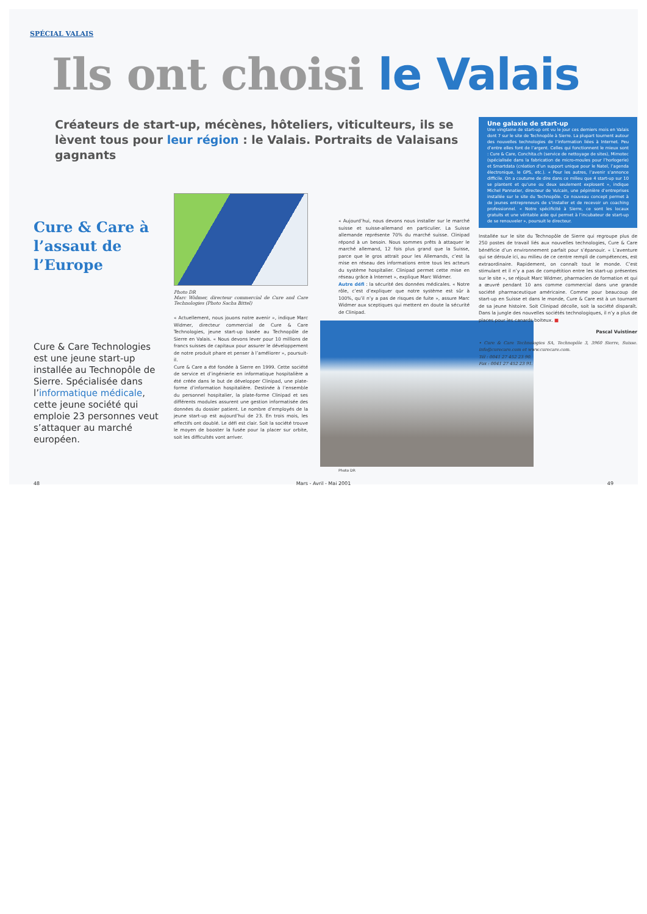SPÉCIAL VALAIS
Ils ont choisi le Valais
Créateurs de start-up, mécènes, hôteliers, viticulteurs, ils se lèvent tous pour leur région : le Valais. Portraits de Valaisans gagnants
Cure & Care à l’assaut de l’Europe
Cure & Care Technologies est une jeune start-up installée au Technopôle de Sierre. Spécialisée dans l’informatique médicale, cette jeune société qui emploie 23 personnes veut s’attaquer au marché européen.
Photo DR
Marc Widmer, directeur commercial de Cure and Care Technologies (Photo Sacha Bittel)
« Actuellement, nous jouons notre avenir », indique Marc Widmer, directeur commercial de Cure & Care Technologies, jeune start-up basée au Technopôle de Sierre en Valais. « Nous devons lever pour 10 millions de francs suisses de capitaux pour assurer le développement de notre produit phare et penser à l’améliorer », poursuit-il.
Cure & Care a été fondée à Sierre en 1999. Cette société de service et d’ingénierie en informatique hospitalière a été créée dans le but de développer Clinipad, une plate-forme d’information hospitalière. Destinée à l’ensemble du personnel hospitalier, la plate-forme Clinipad et ses différents modules assurent une gestion informatisée des données du dossier patient. Le nombre d’employés de la jeune start-up est aujourd’hui de 23. En trois mois, les effectifs ont doublé. Le défi est clair. Soit la société trouve le moyen de booster la fusée pour la placer sur orbite, soit les difficultés vont arriver.
« Aujourd’hui, nous devons nous installer sur le marché suisse et suisse-allemand en particulier. La Suisse allemande représente 70% du marché suisse. Clinipad répond à un besoin. Nous sommes prêts à attaquer le marché allemand, 12 fois plus grand que la Suisse, parce que le gros attrait pour les Allemands, c’est la mise en réseau des informations entre tous les acteurs du système hospitalier. Clinipad permet cette mise en réseau grâce à Internet », explique Marc Widmer.
Autre défi : la sécurité des données médicales. « Notre rôle, c’est d’expliquer que notre système est sûr à 100%, qu’il n’y a pas de risques de fuite », assure Marc Widmer aux sceptiques qui mettent en doute la sécurité de Clinipad.
Photo DR
Une galaxie de start-up
Une vingtaine de start-up ont vu le jour ces derniers mois en Valais dont 7 sur le site de Technopôle à Sierre. La plupart tournent autour des nouvelles technologies de l’information liées à Internet. Peu d’entre elles font de l’argent. Celles qui fonctionnent le mieux sont : Cure & Care, Conchita.ch (service de nettoyage de sites), Mimotec (spécialisée dans la fabrication de micro-moules pour l’horlogerie) et Smartdata (création d’un support unique pour le Natel, l’agenda électronique, le GPS, etc.). « Pour les autres, l’avenir s’annonce difficile. On a coutume de dire dans ce milieu que 4 start-up sur 10 se plantent et qu’une ou deux seulement explosent », indique Michel Pannatier, directeur de Vulcain, une pépinière d’entreprises installée sur le site du Technopôle. Ce nouveau concept permet à de jeunes entrepreneurs de s’installer et de recevoir un coaching professionnel. « Notre spécificité à Sierre, ce sont les locaux gratuits et une véritable aide qui permet à l’incubateur de start-up de se renouveler », poursuit le directeur.
Installée sur le site du Technopôle de Sierre qui regroupe plus de 250 postes de travail liés aux nouvelles technologies, Cure & Care bénéficie d’un environnement parfait pour s’épanouir. « L’aventure qui se déroule ici, au milieu de ce centre rempli de compétences, est extraordinaire. Rapidement, on connaît tout le monde. C’est stimulant et il n’y a pas de compétition entre les start-up présentes sur le site », se réjouit Marc Widmer, pharmacien de formation et qui a œuvré pendant 10 ans comme commercial dans une grande société pharmaceutique américaine. Comme pour beaucoup de start-up en Suisse et dans le monde, Cure & Care est à un tournant de sa jeune histoire. Soit Clinipad décolle, soit la société disparaît. Dans la jungle des nouvelles sociétés technologiques, il n’y a plus de places pour les canards boiteux. ■
Pascal Vuistiner
• Cure & Care Technologies SA, Technopôle 3, 3960 Sierre, Suisse. info@curecare.com et www.curecare.com.
Tél : 0041 27 452 23 90.
Fax : 0041 27 452 23 91.
48 Mars - Avril - Mai 2001 49